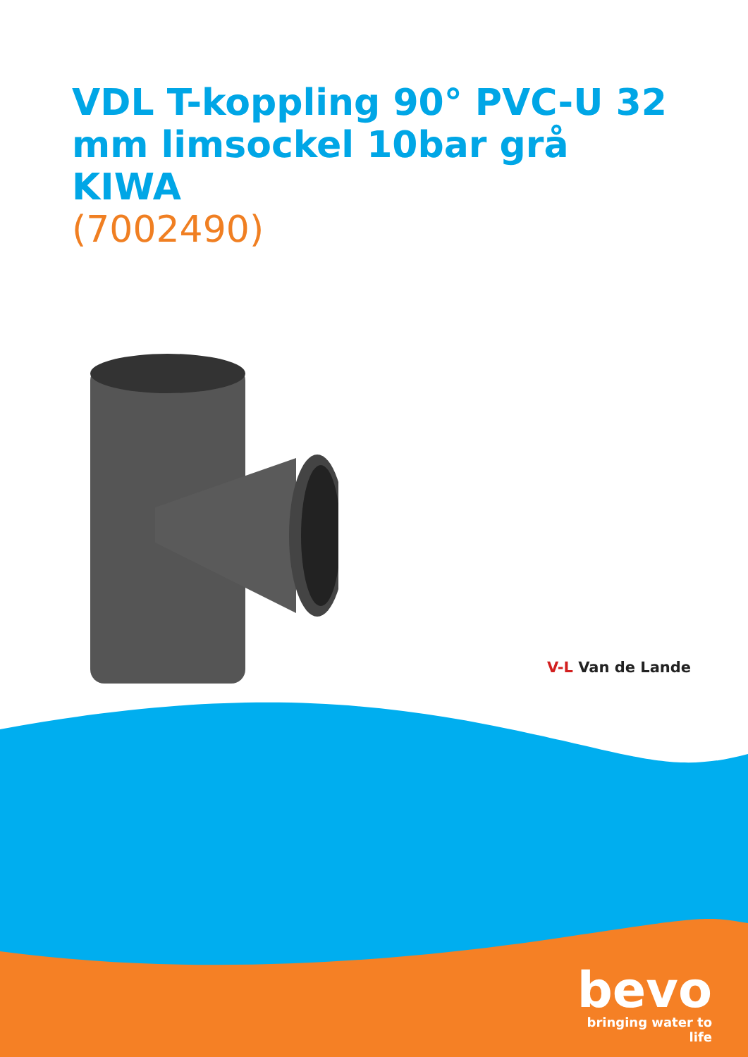VDL T-koppling 90° PVC-U 32 mm limsockel 10bar grå KIWA
(7002490)
V-L Van de Lande
bevo
bringing water to life